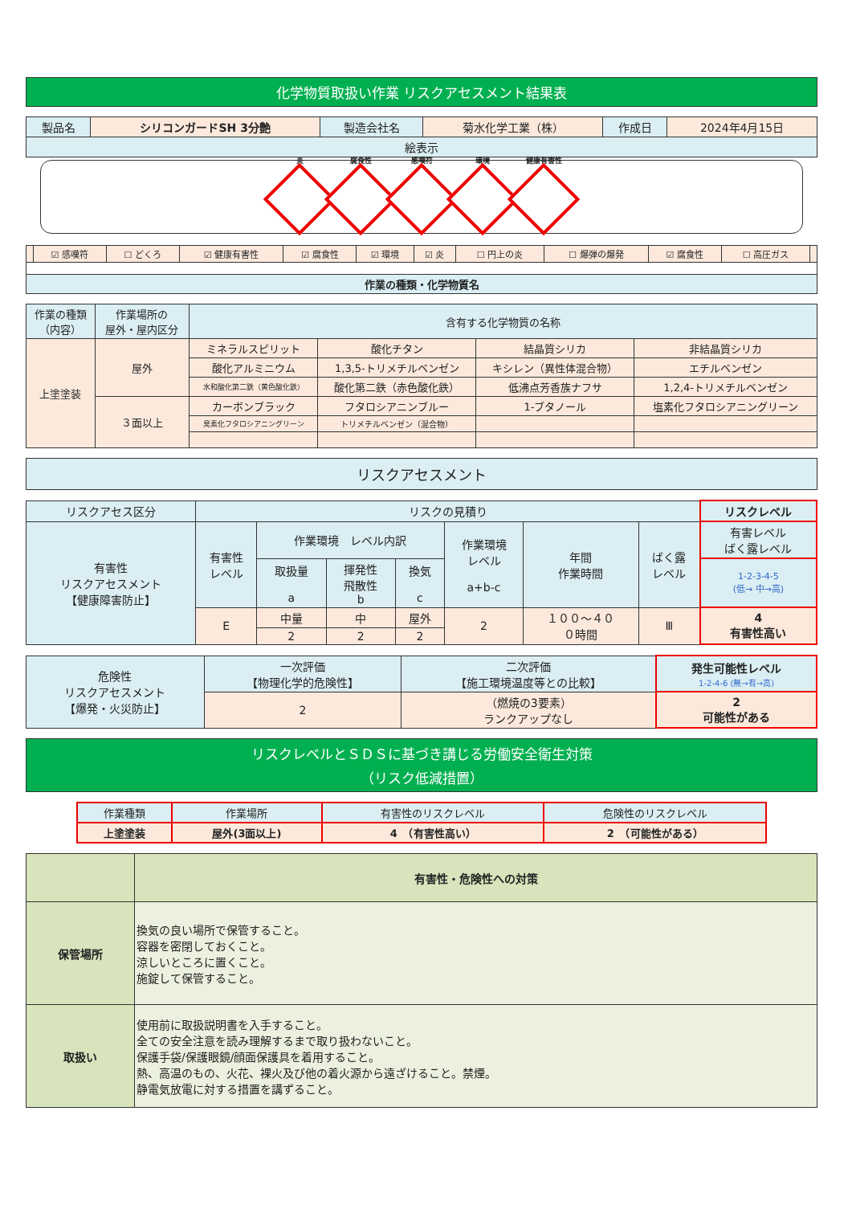化学物質取扱い作業 リスクアセスメント結果表
| 製品名 | シリコンガードSH 3分艶 | 製造会社名 | 菊水化学工業（株） | 作成日 | 2024年4月15日 |
| 絵表示 | | | | | |
炎
腐食性
感嘆符
環境
健康有害性
| | ☑ 感嘆符 | ☐ どくろ | ☑ 健康有害性 | ☑ 腐食性 | ☑ 環境 | ☑ 炎 | ☐ 円上の炎 | ☐ 爆弾の爆発 | ☑ 腐食性 | ☐ 高圧ガス | |
| 作業の種類・化学物質名 | | | | | | | | | | | |
| 作業の種類 （内容） | 作業場所の 屋外・屋内区分 | 含有する化学物質の名称 | | | |
| 上塗塗装 | 屋外 | ミネラルスピリット | 酸化チタン | 結晶質シリカ | 非結晶質シリカ |
| | | 酸化アルミニウム | 1,3,5-トリメチルベンゼン | キシレン（異性体混合物） | エチルベンゼン |
| | | 水和酸化第二鉄（黄色酸化鉄） | 酸化第二鉄（赤色酸化鉄） | 低沸点芳香族ナフサ | 1,2,4-トリメチルベンゼン |
| | ３面以上 | カーボンブラック | フタロシアニンブルー | 1-ブタノール | 塩素化フタロシアニングリーン |
| | | 臭素化フタロシアニングリーン | トリメチルベンゼン（混合物） | | |
| リスクアセスメント |
| リスクアセス区分 | リスクの見積り | | | | | | | リスクレベル |
| 有害性 リスクアセスメント 【健康障害防止】 | 有害性 レベル | 作業環境 レベル内訳 | | | 作業環境 レベル a+b-c | 年間 作業時間 | ばく露 レベル | 有害レベル ばく露レベル |
| | | 取扱量 a | 揮発性 飛散性 b | 換気 c | | | | 1-2-3-4-5 (低→ 中→高) |
| | E | 中量 | 中 | 屋外 | 2 | １００〜４０ ０時間 | Ⅲ | 4 有害性高い |
| | | 2 | 2 | 2 | | | | |
| 危険性 リスクアセスメント 【爆発・火災防止】 | 一次評価 【物理化学的危険性】 | 二次評価 【施工環境温度等との比較】 | 発生可能性レベル 1-2-4-6 (無→有→高) |
| | 2 | （燃焼の3要素） ランクアップなし | 2 可能性がある |
リスクレベルとＳＤＳに基づき講じる労働安全衛生対策
（リスク低減措置）
| 作業種類 | 作業場所 | 有害性のリスクレベル | 危険性のリスクレベル |
| 上塗塗装 | 屋外(3面以上) | 4 （有害性高い） | 2 （可能性がある） |
| | 有害性・危険性への対策 |
| 保管場所 | 換気の良い場所で保管すること。 容器を密閉しておくこと。 涼しいところに置くこと。 施錠して保管すること。 |
| 取扱い | 使用前に取扱説明書を入手すること。 全ての安全注意を読み理解するまで取り扱わないこと。 保護手袋/保護眼鏡/顔面保護具を着用すること。 熱、高温のもの、火花、裸火及び他の着火源から遠ざけること。禁煙。 静電気放電に対する措置を講ずること。 |